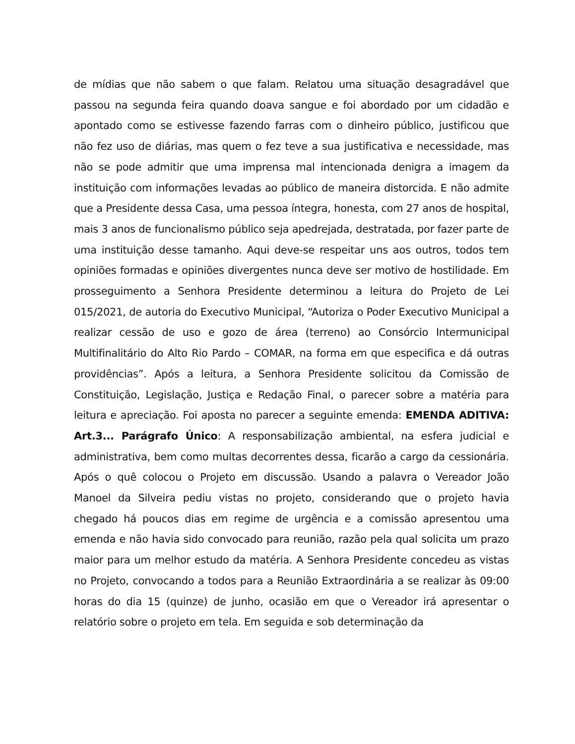de mídias que não sabem o que falam. Relatou uma situação desagradável que passou na segunda feira quando doava sangue e foi abordado por um cidadão e apontado como se estivesse fazendo farras com o dinheiro público, justificou que não fez uso de diárias, mas quem o fez teve a sua justificativa e necessidade, mas não se pode admitir que uma imprensa mal intencionada denigra a imagem da instituição com informações levadas ao público de maneira distorcida. E não admite que a Presidente dessa Casa, uma pessoa íntegra, honesta, com 27 anos de hospital, mais 3 anos de funcionalismo público seja apedrejada, destratada, por fazer parte de uma instituição desse tamanho. Aqui deve-se respeitar uns aos outros, todos tem opiniões formadas e opiniões divergentes nunca deve ser motivo de hostilidade. Em prosseguimento a Senhora Presidente determinou a leitura do Projeto de Lei 015/2021, de autoria do Executivo Municipal, “Autoriza o Poder Executivo Municipal a realizar cessão de uso e gozo de área (terreno) ao Consórcio Intermunicipal Multifinalitário do Alto Rio Pardo – COMAR, na forma em que especifica e dá outras providências”. Após a leitura, a Senhora Presidente solicitou da Comissão de Constituição, Legislação, Justiça e Redação Final, o parecer sobre a matéria para leitura e apreciação. Foi aposta no parecer a seguinte emenda: EMENDA ADITIVA: Art.3... Parágrafo Único: A responsabilização ambiental, na esfera judicial e administrativa, bem como multas decorrentes dessa, ficarão a cargo da cessionária. Após o quê colocou o Projeto em discussão. Usando a palavra o Vereador João Manoel da Silveira pediu vistas no projeto, considerando que o projeto havia chegado há poucos dias em regime de urgência e a comissão apresentou uma emenda e não havia sido convocado para reunião, razão pela qual solicita um prazo maior para um melhor estudo da matéria. A Senhora Presidente concedeu as vistas no Projeto, convocando a todos para a Reunião Extraordinária a se realizar às 09:00 horas do dia 15 (quinze) de junho, ocasião em que o Vereador irá apresentar o relatório sobre o projeto em tela. Em seguida e sob determinação da